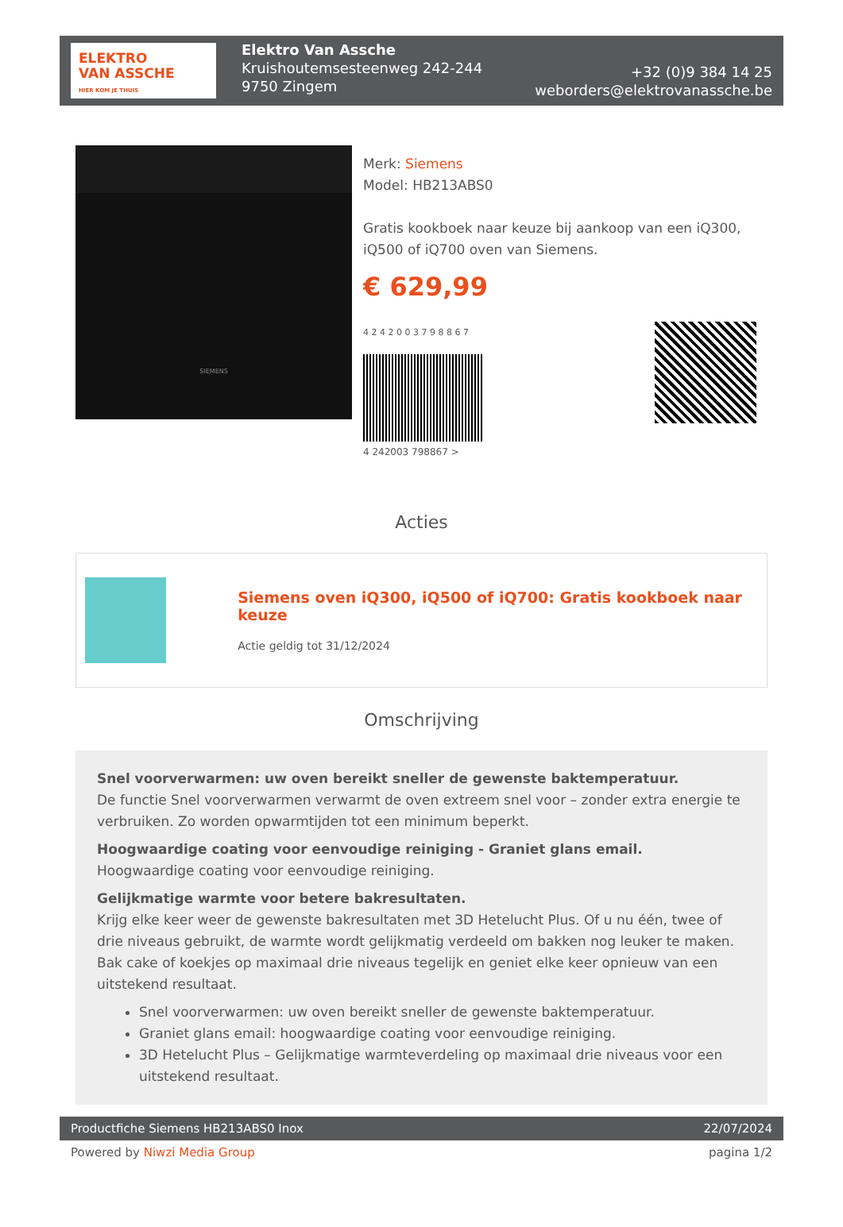ELEKTRO
VAN ASSCHE
HIER KOM JE THUIS
Elektro Van Assche
Kruishoutemsesteenweg 242-244
9750 Zingem
+32 (0)9 384 14 25
weborders@elektrovanassche.be
SIEMENS
Merk: Siemens
Model: HB213ABS0
Gratis kookboek naar keuze bij aankoop van een iQ300, iQ500 of iQ700 oven van Siemens.
€ 629,99
4 2 4 2 0 0 3 7 9 8 8 6 7
4 242003 798867 >
Acties
Siemens oven iQ300, iQ500 of iQ700: Gratis kookboek naar keuze
Actie geldig tot 31/12/2024
Omschrijving
Snel voorverwarmen: uw oven bereikt sneller de gewenste baktemperatuur.
De functie Snel voorverwarmen verwarmt de oven extreem snel voor – zonder extra energie te verbruiken. Zo worden opwarmtijden tot een minimum beperkt.
Hoogwaardige coating voor eenvoudige reiniging - Graniet glans email.
Hoogwaardige coating voor eenvoudige reiniging.
Gelijkmatige warmte voor betere bakresultaten.
Krijg elke keer weer de gewenste bakresultaten met 3D Hetelucht Plus. Of u nu één, twee of drie niveaus gebruikt, de warmte wordt gelijkmatig verdeeld om bakken nog leuker te maken. Bak cake of koekjes op maximaal drie niveaus tegelijk en geniet elke keer opnieuw van een uitstekend resultaat.
Snel voorverwarmen: uw oven bereikt sneller de gewenste baktemperatuur.
Graniet glans email: hoogwaardige coating voor eenvoudige reiniging.
3D Hetelucht Plus – Gelijkmatige warmteverdeling op maximaal drie niveaus voor een uitstekend resultaat.
Productfiche Siemens HB213ABS0 Inox 22/07/2024
Powered by Niwzi Media Group pagina 1/2